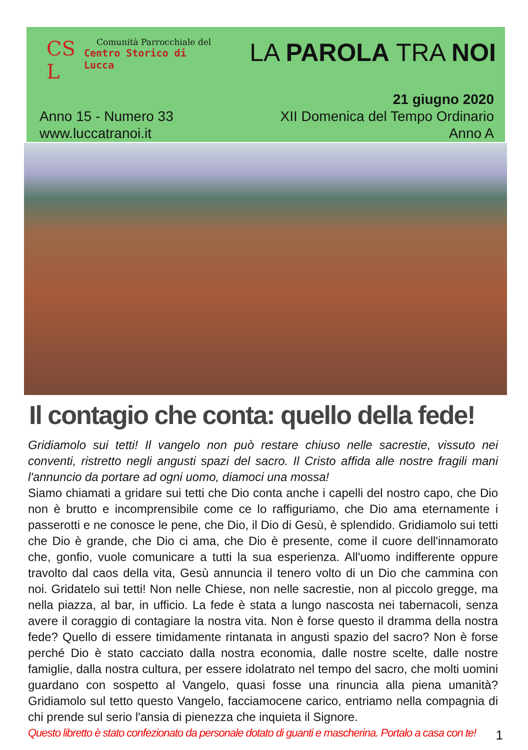CS
L
Comunità Parrocchiale del
Centro Storico di Lucca
LA PAROLA TRA NOI
Anno 15 - Numero 33
www.luccatranoi.it
21 giugno 2020
XII Domenica del Tempo Ordinario
Anno A
Il contagio che conta: quello della fede!
Gridiamolo sui tetti! Il vangelo non può restare chiuso nelle sacrestie, vissuto nei conventi, ristretto negli angusti spazi del sacro. Il Cristo affida alle nostre fragili mani l'annuncio da portare ad ogni uomo, diamoci una mossa!
Siamo chiamati a gridare sui tetti che Dio conta anche i capelli del nostro capo, che Dio non è brutto e incomprensibile come ce lo raffiguriamo, che Dio ama eternamente i passerotti e ne conosce le pene, che Dio, il Dio di Gesù, è splendido. Gridiamolo sui tetti che Dio è grande, che Dio ci ama, che Dio è presente, come il cuore dell'innamorato che, gonfio, vuole comunicare a tutti la sua esperienza. All'uomo indifferente oppure travolto dal caos della vita, Gesù annuncia il tenero volto di un Dio che cammina con noi. Gridatelo sui tetti! Non nelle Chiese, non nelle sacrestie, non al piccolo gregge, ma nella piazza, al bar, in ufficio. La fede è stata a lungo nascosta nei tabernacoli, senza avere il coraggio di contagiare la nostra vita. Non è forse questo il dramma della nostra fede? Quello di essere timidamente rintanata in angusti spazio del sacro? Non è forse perché Dio è stato cacciato dalla nostra economia, dalle nostre scelte, dalle nostre famiglie, dalla nostra cultura, per essere idolatrato nel tempo del sacro, che molti uomini guardano con sospetto al Vangelo, quasi fosse una rinuncia alla piena umanità? Gridiamolo sul tetto questo Vangelo, facciamocene carico, entriamo nella compagnia di chi prende sul serio l'ansia di pienezza che inquieta il Signore.
Questo libretto è stato confezionato da personale dotato di guanti e mascherina. Portalo a casa con te!
1